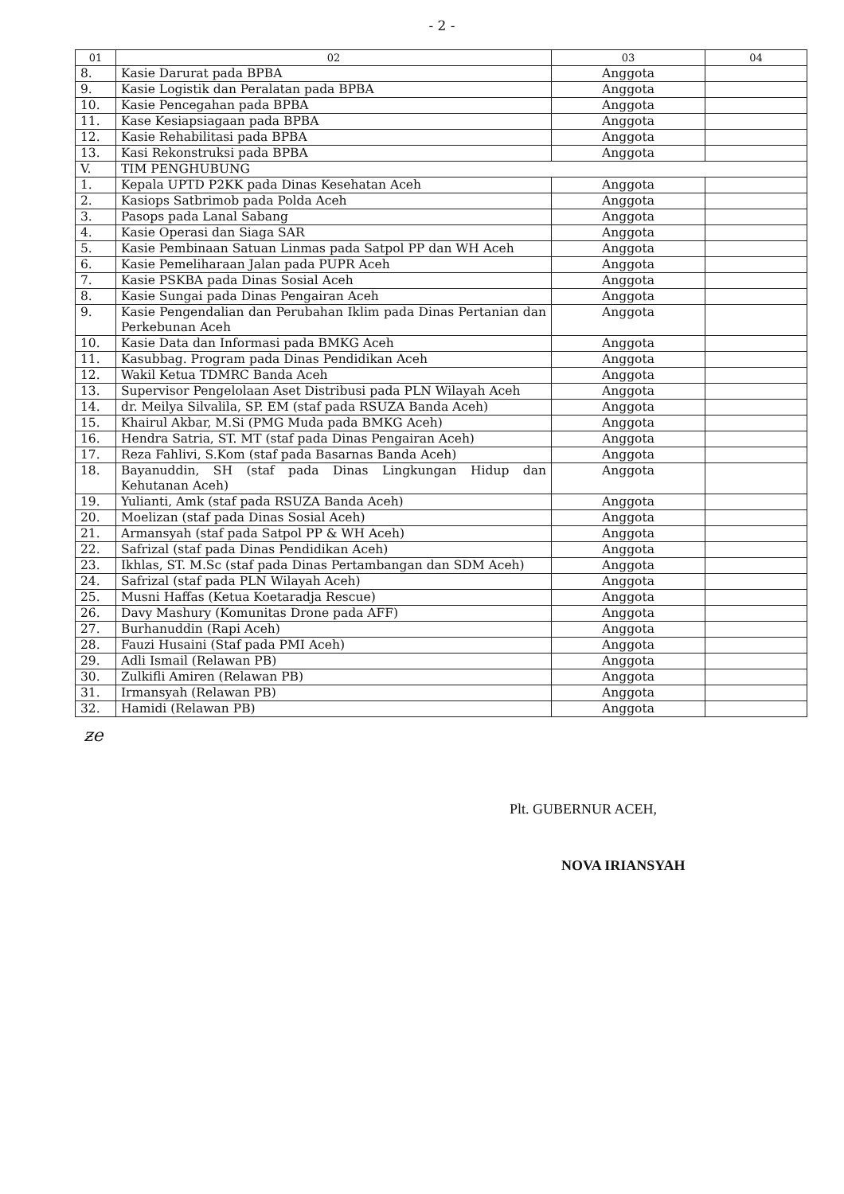- 2 -
| 01 | 02 | 03 | 04 |
| --- | --- | --- | --- |
| 8. | Kasie Darurat pada BPBA | Anggota | |
| 9. | Kasie Logistik dan Peralatan pada BPBA | Anggota | |
| 10. | Kasie Pencegahan pada BPBA | Anggota | |
| 11. | Kase Kesiapsiagaan pada BPBA | Anggota | |
| 12. | Kasie Rehabilitasi pada BPBA | Anggota | |
| 13. | Kasi Rekonstruksi pada BPBA | Anggota | |
| V. | TIM PENGHUBUNG | | |
| 1. | Kepala UPTD P2KK pada Dinas Kesehatan Aceh | Anggota | |
| 2. | Kasiops Satbrimob pada Polda Aceh | Anggota | |
| 3. | Pasops pada Lanal Sabang | Anggota | |
| 4. | Kasie Operasi dan Siaga SAR | Anggota | |
| 5. | Kasie Pembinaan Satuan Linmas pada Satpol PP dan WH Aceh | Anggota | |
| 6. | Kasie Pemeliharaan Jalan pada PUPR Aceh | Anggota | |
| 7. | Kasie PSKBA pada Dinas Sosial Aceh | Anggota | |
| 8. | Kasie Sungai pada Dinas Pengairan Aceh | Anggota | |
| 9. | Kasie Pengendalian dan Perubahan Iklim pada Dinas Pertanian dan Perkebunan Aceh | Anggota | |
| 10. | Kasie Data dan Informasi pada BMKG Aceh | Anggota | |
| 11. | Kasubbag. Program pada Dinas Pendidikan Aceh | Anggota | |
| 12. | Wakil Ketua TDMRC Banda Aceh | Anggota | |
| 13. | Supervisor Pengelolaan Aset Distribusi pada PLN Wilayah Aceh | Anggota | |
| 14. | dr. Meilya Silvalila, SP. EM (staf pada RSUZA Banda Aceh) | Anggota | |
| 15. | Khairul Akbar, M.Si (PMG Muda pada BMKG Aceh) | Anggota | |
| 16. | Hendra Satria, ST. MT (staf pada Dinas Pengairan Aceh) | Anggota | |
| 17. | Reza Fahlivi, S.Kom (staf pada Basarnas Banda Aceh) | Anggota | |
| 18. | Bayanuddin, SH (staf pada Dinas Lingkungan Hidup dan Kehutanan Aceh) | Anggota | |
| 19. | Yulianti, Amk (staf pada RSUZA Banda Aceh) | Anggota | |
| 20. | Moelizan (staf pada Dinas Sosial Aceh) | Anggota | |
| 21. | Armansyah (staf pada Satpol PP & WH Aceh) | Anggota | |
| 22. | Safrizal (staf pada Dinas Pendidikan Aceh) | Anggota | |
| 23. | Ikhlas, ST. M.Sc (staf pada Dinas Pertambangan dan SDM Aceh) | Anggota | |
| 24. | Safrizal (staf pada PLN Wilayah Aceh) | Anggota | |
| 25. | Musni Haffas (Ketua Koetaradja Rescue) | Anggota | |
| 26. | Davy Mashury (Komunitas Drone pada AFF) | Anggota | |
| 27. | Burhanuddin (Rapi Aceh) | Anggota | |
| 28. | Fauzi Husaini (Staf pada PMI Aceh) | Anggota | |
| 29. | Adli Ismail (Relawan PB) | Anggota | |
| 30. | Zulkifli Amiren (Relawan PB) | Anggota | |
| 31. | Irmansyah (Relawan PB) | Anggota | |
| 32. | Hamidi (Relawan PB) | Anggota | |
ƶe
Plt. GUBERNUR ACEH,
NOVA IRIANSYAH